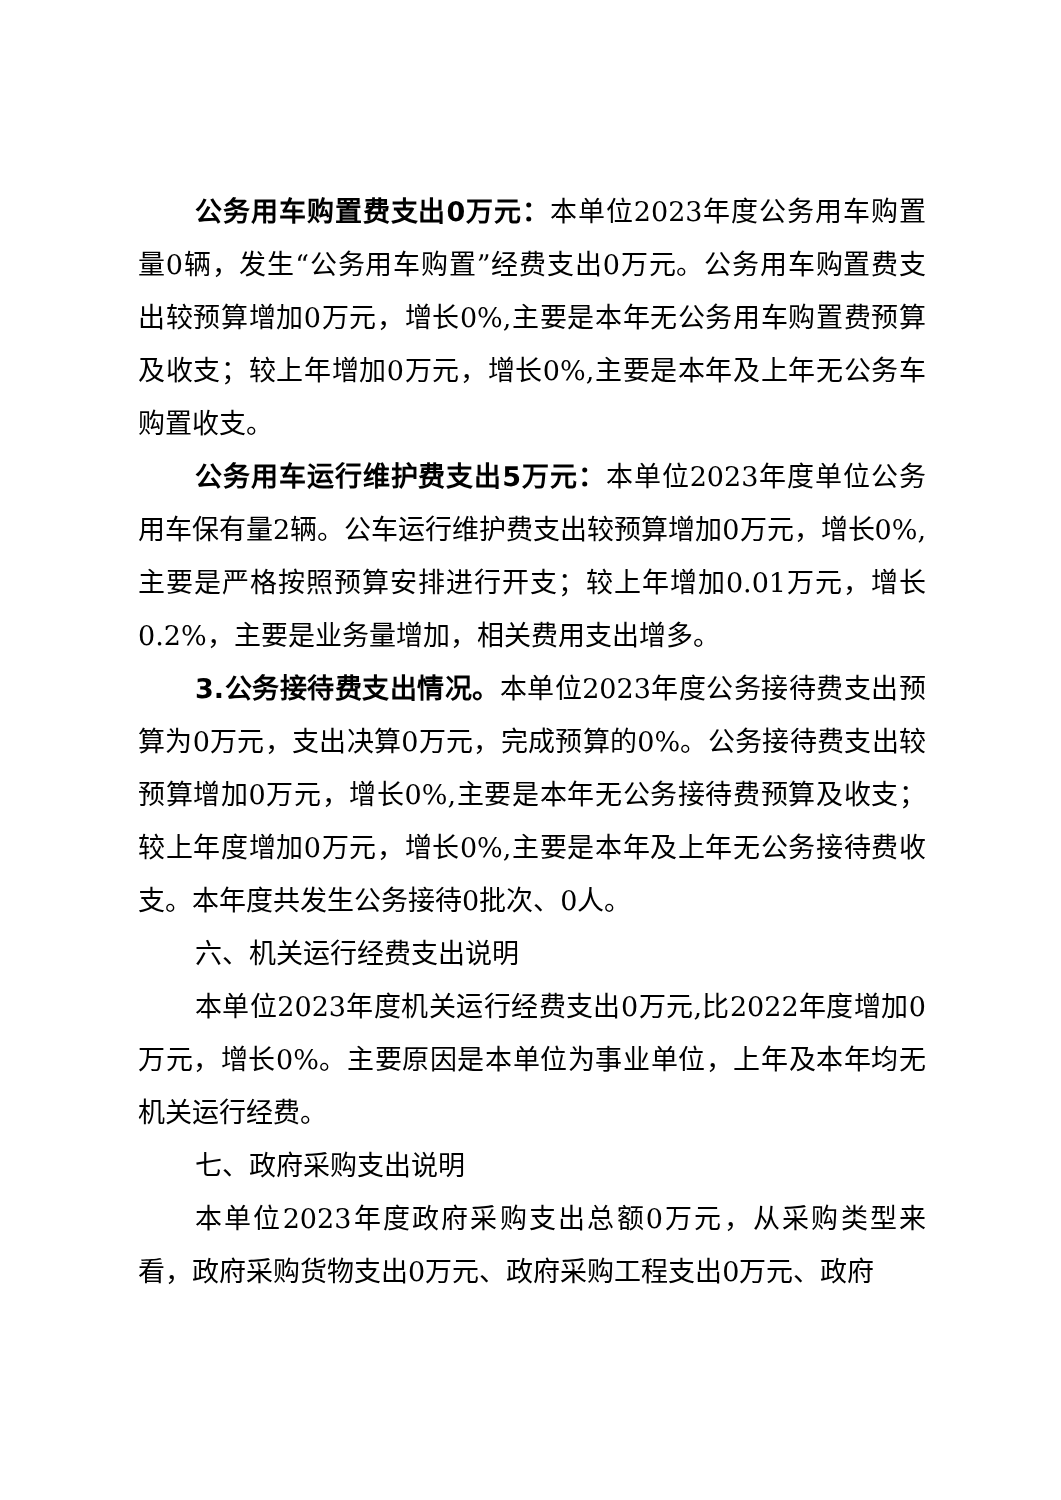公务用车购置费支出0万元：本单位2023年度公务用车购置量0辆，发生“公务用车购置”经费支出0万元。公务用车购置费支出较预算增加0万元，增长0%,主要是本年无公务用车购置费预算及收支；较上年增加0万元，增长0%,主要是本年及上年无公务车购置收支。
公务用车运行维护费支出5万元：本单位2023年度单位公务用车保有量2辆。公车运行维护费支出较预算增加0万元，增长0%,主要是严格按照预算安排进行开支；较上年增加0.01万元，增长0.2%，主要是业务量增加，相关费用支出增多。
3.公务接待费支出情况。本单位2023年度公务接待费支出预算为0万元，支出决算0万元，完成预算的0%。公务接待费支出较预算增加0万元，增长0%,主要是本年无公务接待费预算及收支；较上年度增加0万元，增长0%,主要是本年及上年无公务接待费收支。本年度共发生公务接待0批次、0人。
六、机关运行经费支出说明
本单位2023年度机关运行经费支出0万元,比2022年度增加0万元，增长0%。主要原因是本单位为事业单位，上年及本年均无机关运行经费。
七、政府采购支出说明
本单位2023年度政府采购支出总额0万元，从采购类型来看，政府采购货物支出0万元、政府采购工程支出0万元、政府